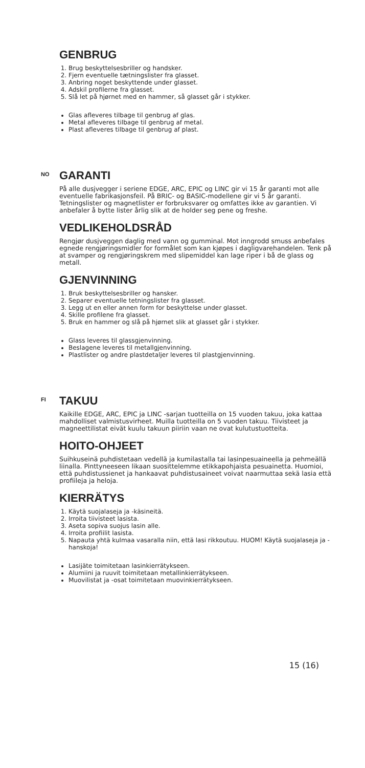GENBRUG
1. Brug beskyttelsesbriller og handsker.
2. Fjern eventuelle tætningslister fra glasset.
3. Anbring noget beskyttende under glasset.
4. Adskil profilerne fra glasset.
5. Slå let på hjørnet med en hammer, så glasset går i stykker.
Glas afleveres tilbage til genbrug af glas.
Metal afleveres tilbage til genbrug af metal.
Plast afleveres tilbage til genbrug af plast.
NO GARANTI
På alle dusjvegger i seriene EDGE, ARC, EPIC og LINC gir vi 15 år garanti mot alle eventuelle fabrikasjonsfeil. På BRIC- og BASIC-modellene gir vi 5 år garanti. Tetningslister og magnetlister er forbruksvarer og omfattes ikke av garantien. Vi anbefaler å bytte lister årlig slik at de holder seg pene og freshe.
VEDLIKEHOLDSRÅD
Rengjør dusjveggen daglig med vann og gumminal. Mot inngrodd smuss anbefales egnede rengjøringsmidler for formålet som kan kjøpes i dagligvarehandelen. Tenk på at svamper og rengjøringskrem med slipemiddel kan lage riper i bå de glass og metall.
GJENVINNING
1. Bruk beskyttelsesbriller og hansker.
2. Separer eventuelle tetningslister fra glasset.
3. Legg ut en eller annen form for beskyttelse under glasset.
4. Skille profilene fra glasset.
5. Bruk en hammer og slå på hjørnet slik at glasset går i stykker.
Glass leveres til glassgjenvinning.
Beslagene leveres til metallgjenvinning.
Plastlister og andre plastdetaljer leveres til plastgjenvinning.
FI TAKUU
Kaikille EDGE, ARC, EPIC ja LINC -sarjan tuotteilla on 15 vuoden takuu, joka kattaa mahdolliset valmistusvirheet. Muilla tuotteilla on 5 vuoden takuu. Tiivisteet ja magneettilistat eivät kuulu takuun piiriin vaan ne ovat kulutustuotteita.
HOITO-OHJEET
Suihkuseinä puhdistetaan vedellä ja kumilastalla tai lasinpesuaineella ja pehmeällä liinalla. Pinttyneeseen likaan suosittelemme etikkapohjaista pesuainetta. Huomioi, että puhdistussienet ja hankaavat puhdistusaineet voivat naarmuttaa sekä lasia että profiileja ja heloja.
KIERRÄTYS
1. Käytä suojalaseja ja -käsineitä.
2. Irroita tiivisteet lasista.
3. Aseta sopiva suojus lasin alle.
4. Irroita profiilit lasista.
5. Napauta yhtä kulmaa vasaralla niin, että lasi rikkoutuu. HUOM! Käytä suojalaseja ja -hanskoja!
Lasijäte toimitetaan lasinkierrätykseen.
Alumiini ja ruuvit toimitetaan metallinkierrätykseen.
Muovilistat ja -osat toimitetaan muovinkierrätykseen.
15 (16)